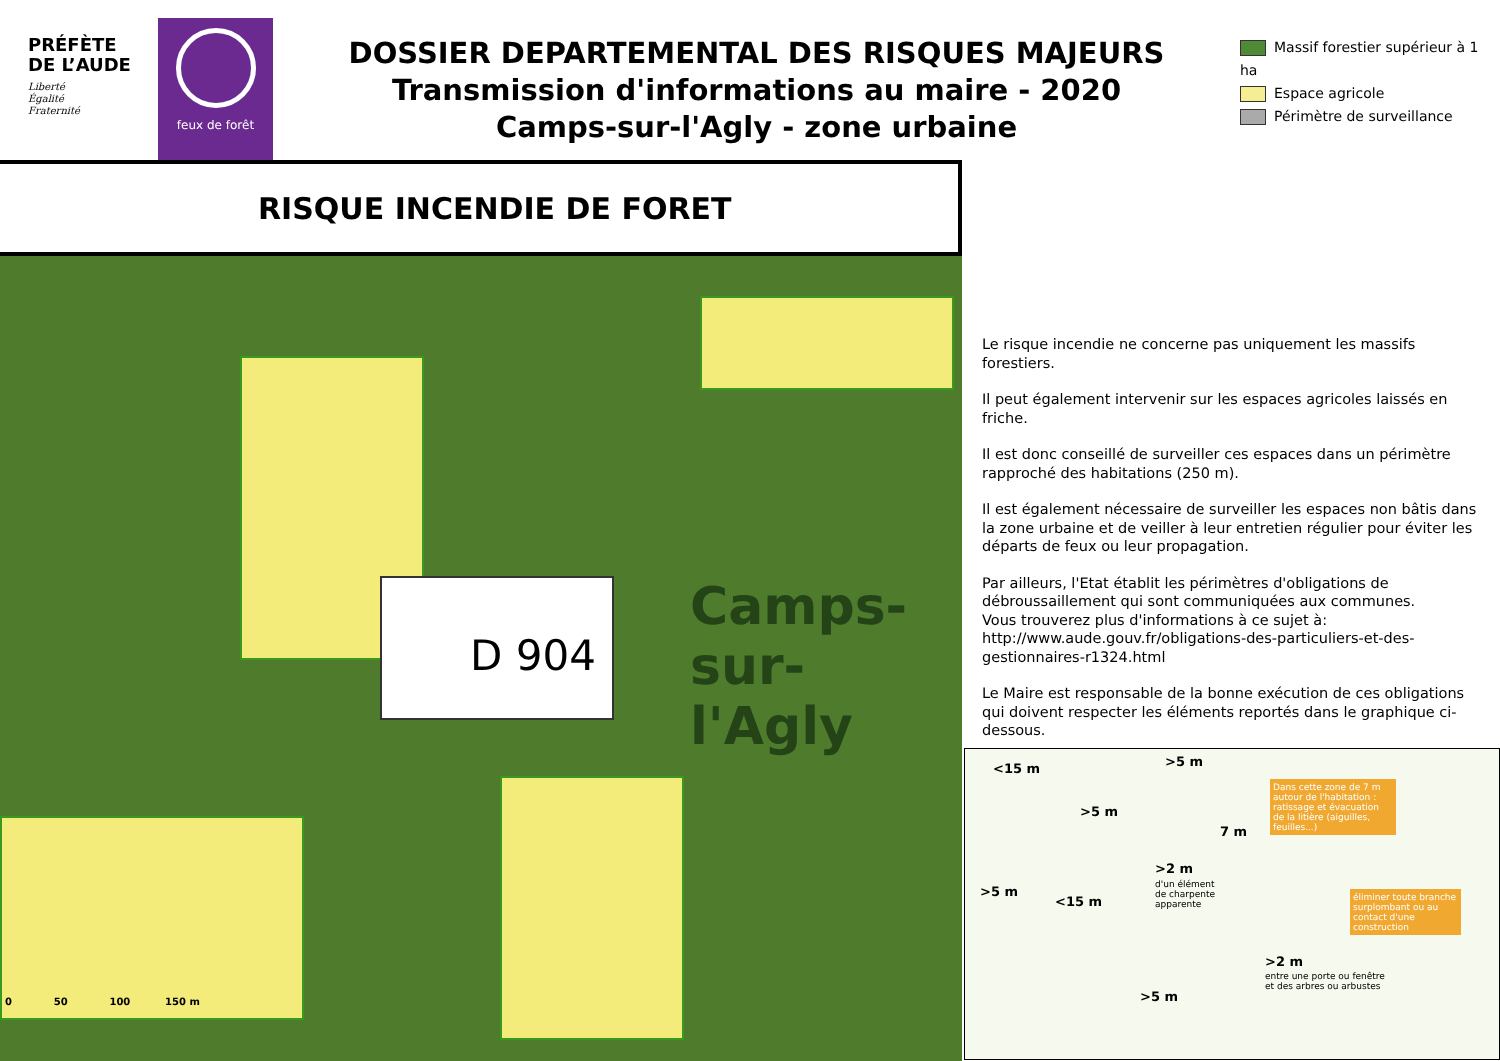PRÉFÈTE
DE L’AUDE
Liberté
Égalité
Fraternité
feux de forêt
DOSSIER DEPARTEMENTAL DES RISQUES MAJEURS
Transmission d'informations au maire - 2020
Camps-sur-l'Agly - zone urbaine
Massif forestier supérieur à 1 ha
Espace agricole
Périmètre de surveillance
RISQUE INCENDIE DE FORET
D 904
Camps-
sur-l'Agly
0 50 100 150 m
Le risque incendie ne concerne pas uniquement les massifs forestiers.
Il peut également intervenir sur les espaces agricoles laissés en friche.
Il est donc conseillé de surveiller ces espaces dans un périmètre rapproché des habitations (250 m).
Il est également nécessaire de surveiller les espaces non bâtis dans la zone urbaine et de veiller à leur entretien régulier pour éviter les départs de feux ou leur propagation.
Par ailleurs, l'Etat établit les périmètres d'obligations de débroussaillement qui sont communiquées aux communes.
Vous trouverez plus d'informations à ce sujet à:
http://www.aude.gouv.fr/obligations-des-particuliers-et-des-gestionnaires-r1324.html
Le Maire est responsable de la bonne exécution de ces obligations qui doivent respecter les éléments reportés dans le graphique ci-dessous.
<15 m >5 m
>5 m
Dans cette zone de 7 m autour de l'habitation : ratissage et évacuation de la litière (aiguilles, feuilles...)
7 m
>2 m
d'un élément
de charpente
apparente
>5 m
<15 m éliminer toute branche surplombant ou au contact d'une construction
>2 m
entre une porte ou fenêtre
et des arbres ou arbustes
>5 m